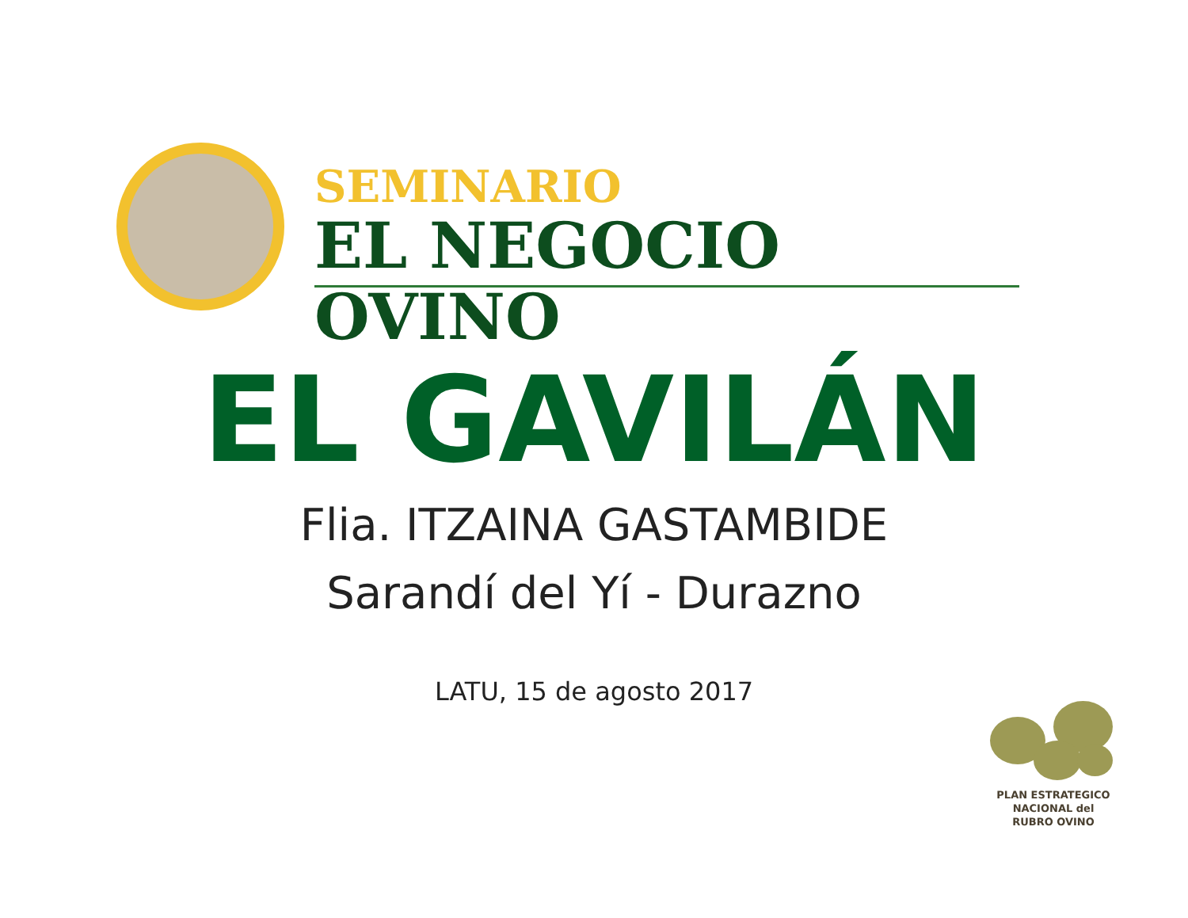SEMINARIO
EL NEGOCIO OVINO
EL GAVILÁN
Flia. ITZAINA GASTAMBIDE
Sarandí del Yí - Durazno
LATU, 15 de agosto 2017
PLAN ESTRATEGICO
NACIONAL del
RUBRO OVINO